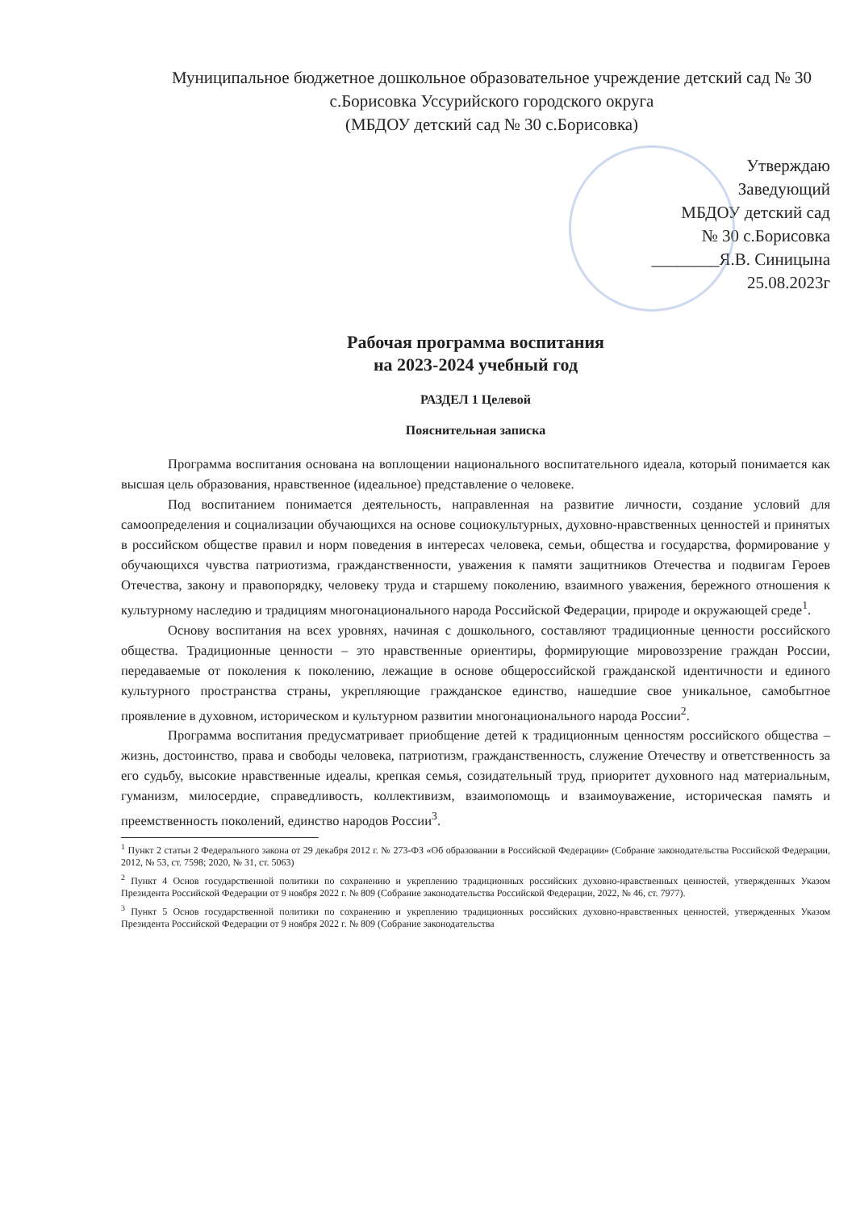Муниципальное бюджетное дошкольное образовательное учреждение детский сад № 30 с.Борисовка Уссурийского городского округа
(МБДОУ детский сад № 30 с.Борисовка)
Утверждаю
Заведующий
МБДОУ детский сад
№ 30 с.Борисовка
________Я.В. Синицына
25.08.2023г
Рабочая программа воспитания
на 2023-2024 учебный год
РАЗДЕЛ 1 Целевой
Пояснительная записка
Программа воспитания основана на воплощении национального воспитательного идеала, который понимается как высшая цель образования, нравственное (идеальное) представление о человеке.
Под воспитанием понимается деятельность, направленная на развитие личности, создание условий для самоопределения и социализации обучающихся на основе социокультурных, духовно-нравственных ценностей и принятых в российском обществе правил и норм поведения в интересах человека, семьи, общества и государства, формирование у обучающихся чувства патриотизма, гражданственности, уважения к памяти защитников Отечества и подвигам Героев Отечества, закону и правопорядку, человеку труда и старшему поколению, взаимного уважения, бережного отношения к культурному наследию и традициям многонационального народа Российской Федерации, природе и окружающей среде<sup>1</sup>.
Основу воспитания на всех уровнях, начиная с дошкольного, составляют традиционные ценности российского общества. Традиционные ценности – это нравственные ориентиры, формирующие мировоззрение граждан России, передаваемые от поколения к поколению, лежащие в основе общероссийской гражданской идентичности и единого культурного пространства страны, укрепляющие гражданское единство, нашедшие свое уникальное, самобытное проявление в духовном, историческом и культурном развитии многонационального народа России<sup>2</sup>.
Программа воспитания предусматривает приобщение детей к традиционным ценностям российского общества – жизнь, достоинство, права и свободы человека, патриотизм, гражданственность, служение Отечеству и ответственность за его судьбу, высокие нравственные идеалы, крепкая семья, созидательный труд, приоритет духовного над материальным, гуманизм, милосердие, справедливость, коллективизм, взаимопомощь и взаимоуважение, историческая память и преемственность поколений, единство народов России<sup>3</sup>.
<sup>1</sup> Пункт 2 статьи 2 Федерального закона от 29 декабря 2012 г. № 273-ФЗ «Об образовании в Российской Федерации» (Собрание законодательства Российской Федерации, 2012, № 53, ст. 7598; 2020, № 31, ст. 5063)
<sup>2</sup> Пункт 4 Основ государственной политики по сохранению и укреплению традиционных российских духовно-нравственных ценностей, утвержденных Указом Президента Российской Федерации от 9 ноября 2022 г. № 809 (Собрание законодательства Российской Федерации, 2022, № 46, ст. 7977).
<sup>3</sup> Пункт 5 Основ государственной политики по сохранению и укреплению традиционных российских духовно-нравственных ценностей, утвержденных Указом Президента Российской Федерации от 9 ноября 2022 г. № 809 (Собрание законодательства